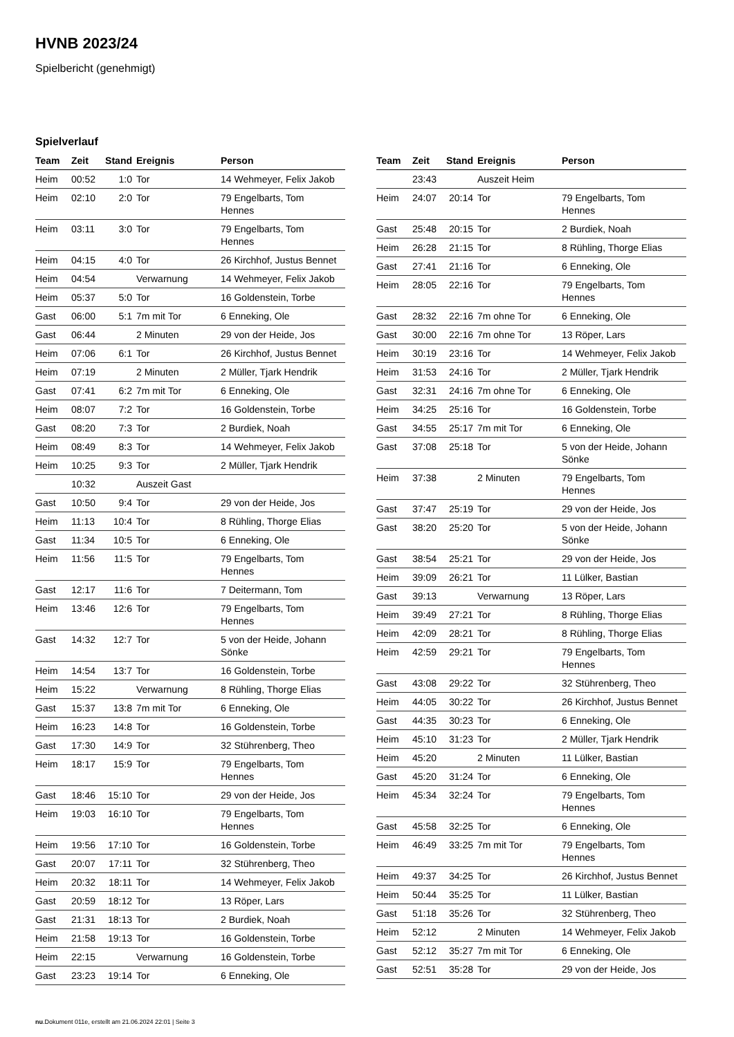HVNB 2023/24
Spielbericht (genehmigt)
Spielverlauf
| Team | Zeit | Stand | Ereignis | Person |
| --- | --- | --- | --- | --- |
| Heim | 00:52 | 1:0 | Tor | 14 Wehmeyer, Felix Jakob |
| Heim | 02:10 | 2:0 | Tor | 79 Engelbarts, Tom Hennes |
| Heim | 03:11 | 3:0 | Tor | 79 Engelbarts, Tom Hennes |
| Heim | 04:15 | 4:0 | Tor | 26 Kirchhof, Justus Bennet |
| Heim | 04:54 | | Verwarnung | 14 Wehmeyer, Felix Jakob |
| Heim | 05:37 | 5:0 | Tor | 16 Goldenstein, Torbe |
| Gast | 06:00 | 5:1 | 7m mit Tor | 6 Enneking, Ole |
| Gast | 06:44 | | 2 Minuten | 29 von der Heide, Jos |
| Heim | 07:06 | 6:1 | Tor | 26 Kirchhof, Justus Bennet |
| Heim | 07:19 | | 2 Minuten | 2 Müller, Tjark Hendrik |
| Gast | 07:41 | 6:2 | 7m mit Tor | 6 Enneking, Ole |
| Heim | 08:07 | 7:2 | Tor | 16 Goldenstein, Torbe |
| Gast | 08:20 | 7:3 | Tor | 2 Burdiek, Noah |
| Heim | 08:49 | 8:3 | Tor | 14 Wehmeyer, Felix Jakob |
| Heim | 10:25 | 9:3 | Tor | 2 Müller, Tjark Hendrik |
| | 10:32 | | Auszeit Gast | |
| Gast | 10:50 | 9:4 | Tor | 29 von der Heide, Jos |
| Heim | 11:13 | 10:4 | Tor | 8 Rühling, Thorge Elias |
| Gast | 11:34 | 10:5 | Tor | 6 Enneking, Ole |
| Heim | 11:56 | 11:5 | Tor | 79 Engelbarts, Tom Hennes |
| Gast | 12:17 | 11:6 | Tor | 7 Deitermann, Tom |
| Heim | 13:46 | 12:6 | Tor | 79 Engelbarts, Tom Hennes |
| Gast | 14:32 | 12:7 | Tor | 5 von der Heide, Johann Sönke |
| Heim | 14:54 | 13:7 | Tor | 16 Goldenstein, Torbe |
| Heim | 15:22 | | Verwarnung | 8 Rühling, Thorge Elias |
| Gast | 15:37 | 13:8 | 7m mit Tor | 6 Enneking, Ole |
| Heim | 16:23 | 14:8 | Tor | 16 Goldenstein, Torbe |
| Gast | 17:30 | 14:9 | Tor | 32 Stührenberg, Theo |
| Heim | 18:17 | 15:9 | Tor | 79 Engelbarts, Tom Hennes |
| Gast | 18:46 | 15:10 | Tor | 29 von der Heide, Jos |
| Heim | 19:03 | 16:10 | Tor | 79 Engelbarts, Tom Hennes |
| Heim | 19:56 | 17:10 | Tor | 16 Goldenstein, Torbe |
| Gast | 20:07 | 17:11 | Tor | 32 Stührenberg, Theo |
| Heim | 20:32 | 18:11 | Tor | 14 Wehmeyer, Felix Jakob |
| Gast | 20:59 | 18:12 | Tor | 13 Röper, Lars |
| Gast | 21:31 | 18:13 | Tor | 2 Burdiek, Noah |
| Heim | 21:58 | 19:13 | Tor | 16 Goldenstein, Torbe |
| Heim | 22:15 | | Verwarnung | 16 Goldenstein, Torbe |
| Gast | 23:23 | 19:14 | Tor | 6 Enneking, Ole |
| Team | Zeit | Stand | Ereignis | Person |
| --- | --- | --- | --- | --- |
| | 23:43 | | Auszeit Heim | |
| Heim | 24:07 | 20:14 | Tor | 79 Engelbarts, Tom Hennes |
| Gast | 25:48 | 20:15 | Tor | 2 Burdiek, Noah |
| Heim | 26:28 | 21:15 | Tor | 8 Rühling, Thorge Elias |
| Gast | 27:41 | 21:16 | Tor | 6 Enneking, Ole |
| Heim | 28:05 | 22:16 | Tor | 79 Engelbarts, Tom Hennes |
| Gast | 28:32 | 22:16 | 7m ohne Tor | 6 Enneking, Ole |
| Gast | 30:00 | 22:16 | 7m ohne Tor | 13 Röper, Lars |
| Heim | 30:19 | 23:16 | Tor | 14 Wehmeyer, Felix Jakob |
| Heim | 31:53 | 24:16 | Tor | 2 Müller, Tjark Hendrik |
| Gast | 32:31 | 24:16 | 7m ohne Tor | 6 Enneking, Ole |
| Heim | 34:25 | 25:16 | Tor | 16 Goldenstein, Torbe |
| Gast | 34:55 | 25:17 | 7m mit Tor | 6 Enneking, Ole |
| Gast | 37:08 | 25:18 | Tor | 5 von der Heide, Johann Sönke |
| Heim | 37:38 | | 2 Minuten | 79 Engelbarts, Tom Hennes |
| Gast | 37:47 | 25:19 | Tor | 29 von der Heide, Jos |
| Gast | 38:20 | 25:20 | Tor | 5 von der Heide, Johann Sönke |
| Gast | 38:54 | 25:21 | Tor | 29 von der Heide, Jos |
| Heim | 39:09 | 26:21 | Tor | 11 Lülker, Bastian |
| Gast | 39:13 | | Verwarnung | 13 Röper, Lars |
| Heim | 39:49 | 27:21 | Tor | 8 Rühling, Thorge Elias |
| Heim | 42:09 | 28:21 | Tor | 8 Rühling, Thorge Elias |
| Heim | 42:59 | 29:21 | Tor | 79 Engelbarts, Tom Hennes |
| Gast | 43:08 | 29:22 | Tor | 32 Stührenberg, Theo |
| Heim | 44:05 | 30:22 | Tor | 26 Kirchhof, Justus Bennet |
| Gast | 44:35 | 30:23 | Tor | 6 Enneking, Ole |
| Heim | 45:10 | 31:23 | Tor | 2 Müller, Tjark Hendrik |
| Heim | 45:20 | | 2 Minuten | 11 Lülker, Bastian |
| Gast | 45:20 | 31:24 | Tor | 6 Enneking, Ole |
| Heim | 45:34 | 32:24 | Tor | 79 Engelbarts, Tom Hennes |
| Gast | 45:58 | 32:25 | Tor | 6 Enneking, Ole |
| Heim | 46:49 | 33:25 | 7m mit Tor | 79 Engelbarts, Tom Hennes |
| Heim | 49:37 | 34:25 | Tor | 26 Kirchhof, Justus Bennet |
| Heim | 50:44 | 35:25 | Tor | 11 Lülker, Bastian |
| Gast | 51:18 | 35:26 | Tor | 32 Stührenberg, Theo |
| Heim | 52:12 | | 2 Minuten | 14 Wehmeyer, Felix Jakob |
| Gast | 52:12 | 35:27 | 7m mit Tor | 6 Enneking, Ole |
| Gast | 52:51 | 35:28 | Tor | 29 von der Heide, Jos |
nu.Dokument 011e, erstellt am 21.06.2024 22:01 | Seite 3